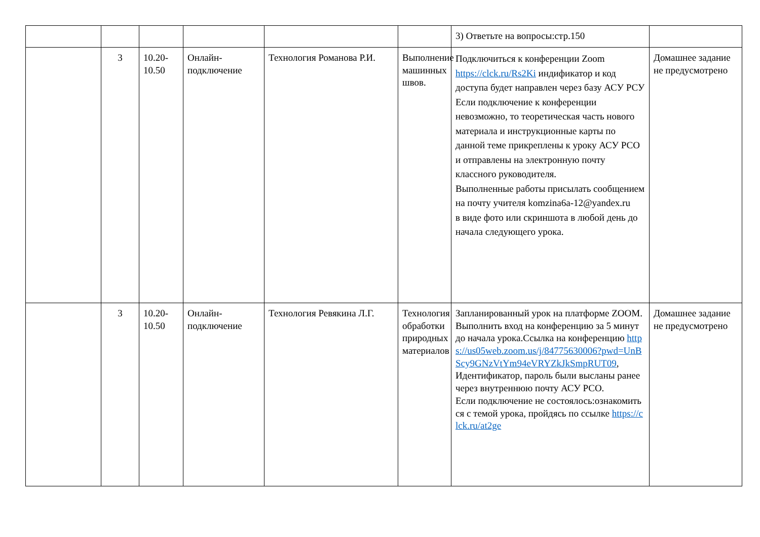| | | | | | | 3) Ответьте на вопросы:стр.150 | |
| | 3 | 10.20-10.50 | Онлайн-подключение | Технология Романова Р.И. | Выполнение машинных швов. | Подключиться к конференции Zoom https://clck.ru/Rs2Ki индификатор и код доступа будет направлен через базу АСУ РСУ Если подключение к конференции невозможно, то теоретическая часть нового материала и инструкционные карты по данной теме прикреплены к уроку АСУ РСО и отправлены на электронную почту классного руководителя. Выполненные работы присылать сообщением на почту учителя komzina6a-12@yandex.ru в виде фото или скриншота в любой день до начала следующего урока. | Домашнее задание не предусмотрено |
| | 3 | 10.20-10.50 | Онлайн-подключение | Технология Ревякина Л.Г. | Технология обработки природных материалов | Запланированный урок на платформе ZOOM. Выполнить вход на конференцию за 5 минут до начала урока.Ссылка на конференцию https://us05web.zoom.us/j/84775630006?pwd=UnBScy9GNzVtYm94eVRYZkJkSmpRUT09 , Идентификатор, пароль были высланы ранее через внутреннюю почту АСУ РСО. Если подключение не состоялось:ознакомиться с темой урока, пройдясь по ссылке https://clck.ru/at2ge | Домашнее задание не предусмотрено |